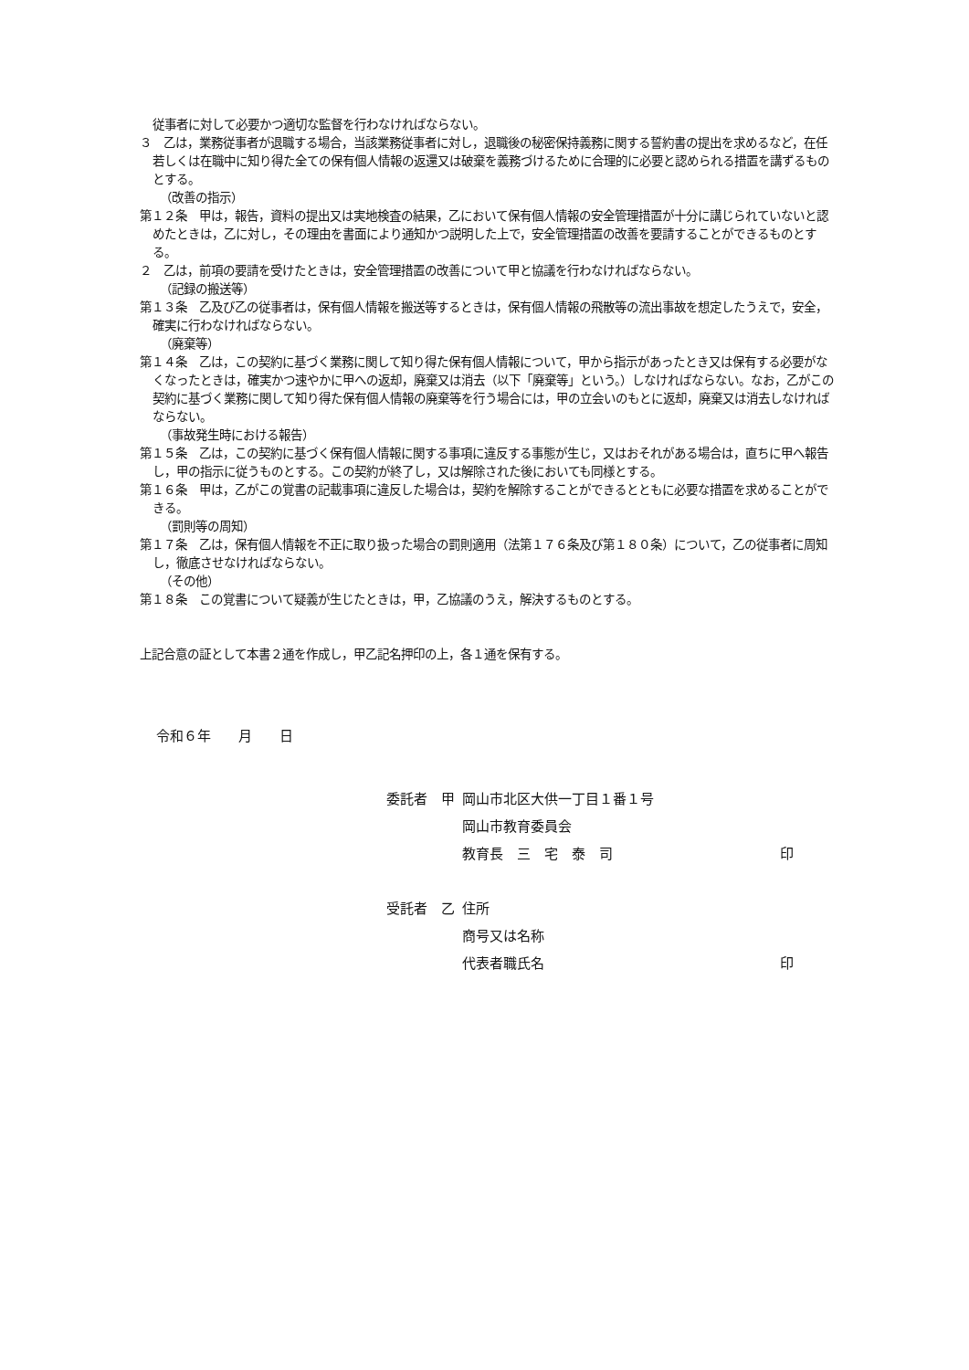従事者に対して必要かつ適切な監督を行わなければならない。
３　乙は，業務従事者が退職する場合，当該業務従事者に対し，退職後の秘密保持義務に関する誓約書の提出を求めるなど，在任若しくは在職中に知り得た全ての保有個人情報の返還又は破棄を義務づけるために合理的に必要と認められる措置を講ずるものとする。
（改善の指示）
第１２条　甲は，報告，資料の提出又は実地検査の結果，乙において保有個人情報の安全管理措置が十分に講じられていないと認めたときは，乙に対し，その理由を書面により通知かつ説明した上で，安全管理措置の改善を要請することができるものとする。
２　乙は，前項の要請を受けたときは，安全管理措置の改善について甲と協議を行わなければならない。
（記録の搬送等）
第１３条　乙及び乙の従事者は，保有個人情報を搬送等するときは，保有個人情報の飛散等の流出事故を想定したうえで，安全，確実に行わなければならない。
（廃棄等）
第１４条　乙は，この契約に基づく業務に関して知り得た保有個人情報について，甲から指示があったとき又は保有する必要がなくなったときは，確実かつ速やかに甲への返却，廃棄又は消去（以下「廃棄等」という。）しなければならない。なお，乙がこの契約に基づく業務に関して知り得た保有個人情報の廃棄等を行う場合には，甲の立会いのもとに返却，廃棄又は消去しなければならない。
（事故発生時における報告）
第１５条　乙は，この契約に基づく保有個人情報に関する事項に違反する事態が生じ，又はおそれがある場合は，直ちに甲へ報告し，甲の指示に従うものとする。この契約が終了し，又は解除された後においても同様とする。
第１６条　甲は，乙がこの覚書の記載事項に違反した場合は，契約を解除することができるとともに必要な措置を求めることができる。
（罰則等の周知）
第１７条　乙は，保有個人情報を不正に取り扱った場合の罰則適用（法第１７６条及び第１８０条）について，乙の従事者に周知し，徹底させなければならない。
（その他）
第１８条　この覚書について疑義が生じたときは，甲，乙協議のうえ，解決するものとする。
上記合意の証として本書２通を作成し，甲乙記名押印の上，各１通を保有する。
令和６年　　月　　日
| 委託者 甲 | 岡山市北区大供一丁目１番１号 | |
| | 岡山市教育委員会 | |
| | 教育長 三 宅 泰 司 | 印 |
| 受託者 乙 | 住所 | |
| | 商号又は名称 | |
| | 代表者職氏名 | 印 |